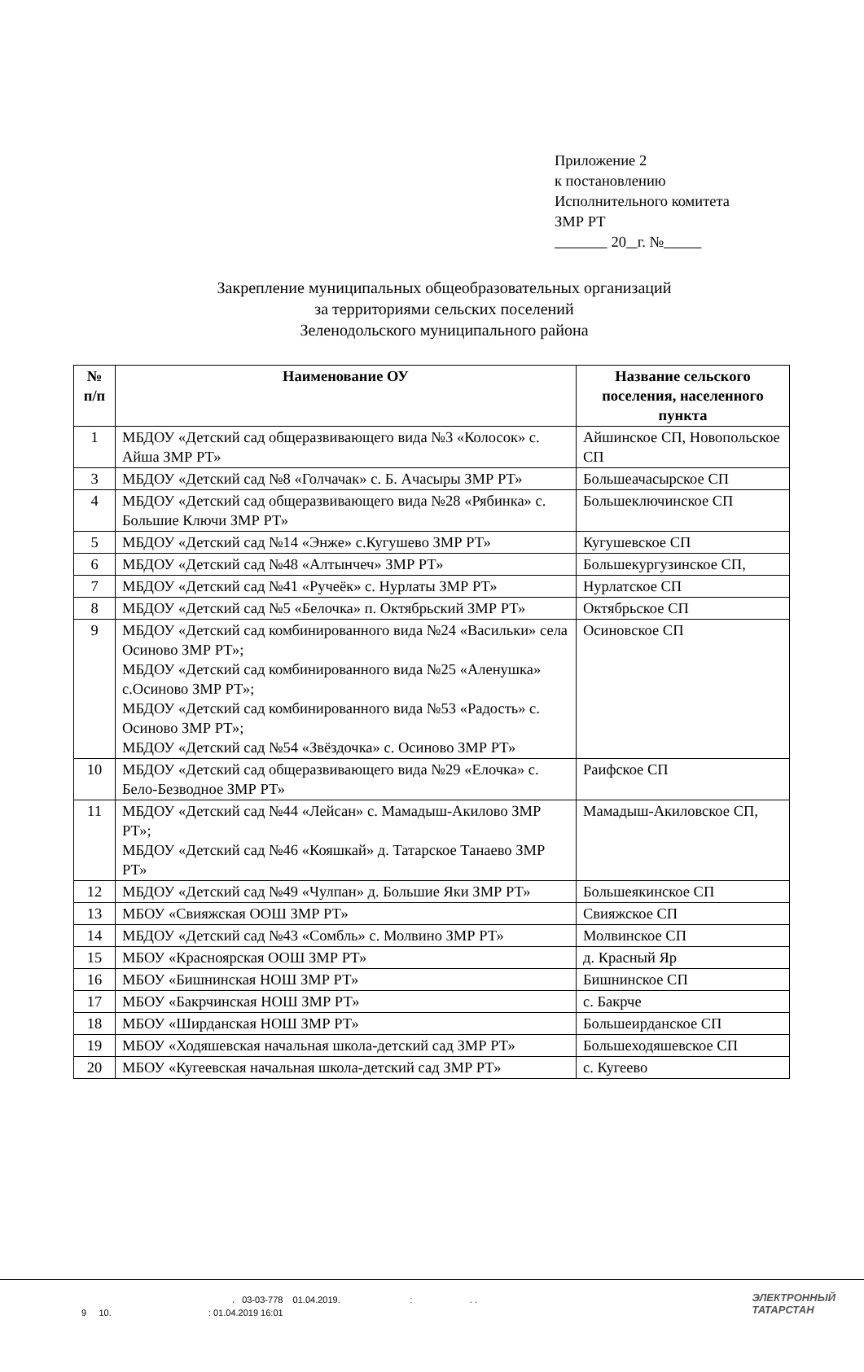Приложение 2
к постановлению
Исполнительного комитета
ЗМР РТ
20 г. №
Закрепление муниципальных общеобразовательных организаций
за территориями сельских поселений
Зеленодольского муниципального района
| № п/п | Наименование ОУ | Название сельского поселения, населенного пункта |
| --- | --- | --- |
| 1 | МБДОУ «Детский сад общеразвивающего вида №3 «Колосок» с. Айша ЗМР РТ» | Айшинское СП, Новопольское СП |
| 3 | МБДОУ «Детский сад №8 «Голчачак» с. Б. Ачасыры ЗМР РТ» | Большеачасырское СП |
| 4 | МБДОУ «Детский сад общеразвивающего вида №28 «Рябинка» с. Большие Ключи ЗМР РТ» | Большеключинское СП |
| 5 | МБДОУ «Детский сад №14 «Энже» с.Кугушево ЗМР РТ» | Кугушевское СП |
| 6 | МБДОУ «Детский сад №48 «Алтынчеч» ЗМР РТ» | Большекургузинское СП, |
| 7 | МБДОУ «Детский сад №41 «Ручеёк» с. Нурлаты ЗМР РТ» | Нурлатское СП |
| 8 | МБДОУ «Детский сад №5 «Белочка» п. Октябрьский ЗМР РТ» | Октябрьское СП |
| 9 | МБДОУ «Детский сад комбинированного вида №24 «Васильки» села Осиново ЗМР РТ»; МБДОУ «Детский сад комбинированного вида №25 «Аленушка» с.Осиново ЗМР РТ»; МБДОУ «Детский сад комбинированного вида №53 «Радость» с. Осиново ЗМР РТ»; МБДОУ «Детский сад №54 «Звёздочка» с. Осиново ЗМР РТ» | Осиновское СП |
| 10 | МБДОУ «Детский сад общеразвивающего вида №29 «Елочка» с. Бело-Безводное ЗМР РТ» | Раифское СП |
| 11 | МБДОУ «Детский сад №44 «Лейсан» с. Мамадыш-Акилово ЗМР РТ»; МБДОУ «Детский сад №46 «Кояшкай» д. Татарское Танаево ЗМР РТ» | Мамадыш-Акиловское СП, |
| 12 | МБДОУ «Детский сад №49 «Чулпан» д. Большие Яки ЗМР РТ» | Большеякинское СП |
| 13 | МБОУ «Свияжская ООШ ЗМР РТ» | Свияжское СП |
| 14 | МБДОУ «Детский сад №43 «Сомбль» с. Молвино ЗМР РТ» | Молвинское СП |
| 15 | МБОУ «Красноярская ООШ ЗМР РТ» | д. Красный Яр |
| 16 | МБОУ «Бишнинская НОШ ЗМР РТ» | Бишнинское СП |
| 17 | МБОУ «Бакрчинская НОШ ЗМР РТ» | с. Бакрче |
| 18 | МБОУ «Ширданская НОШ ЗМР РТ» | Большеирданское СП |
| 19 | МБОУ «Ходяшевская начальная школа-детский сад ЗМР РТ» | Большеходяшевское СП |
| 20 | МБОУ «Кугеевская начальная школа-детский сад ЗМР РТ» | с. Кугеево |
. 03-03-778 01.04.2019. : . .
9 10. : 01.04.2019 16:01
ЭЛЕКТРОННЫЙ
ТАТАРСТАН